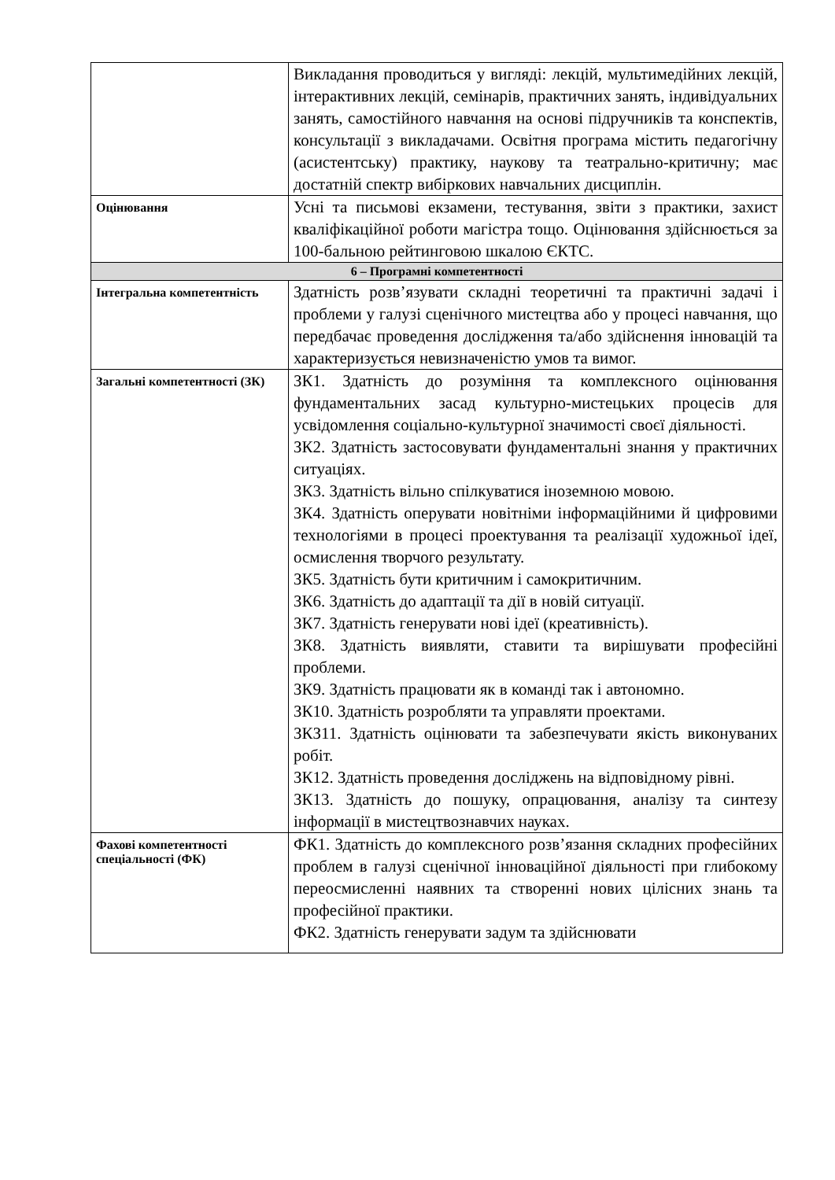| | Викладання проводиться у вигляді: лекцій, мультимедійних лекцій, інтерактивних лекцій, семінарів, практичних занять, індивідуальних занять, самостійного навчання на основі підручників та конспектів, консультації з викладачами. Освітня програма містить педагогічну (асистентську) практику, наукову та театрально-критичну; має достатній спектр вибіркових навчальних дисциплін. |
| Оцінювання | Усні та письмові екзамени, тестування, звіти з практики, захист кваліфікаційної роботи магістра тощо. Оцінювання здійснюється за 100-бальною рейтинговою шкалою ЄКТС. |
| 6 – Програмні компетентності | |
| Інтегральна компетентність | Здатність розв’язувати складні теоретичні та практичні задачі і проблеми у галузі сценічного мистецтва або у процесі навчання, що передбачає проведення дослідження та/або здійснення інновацій та характеризується невизначеністю умов та вимог. |
| Загальні компетентності (ЗК) | ЗК1. Здатність до розуміння та комплексного оцінювання фундаментальних засад культурно-мистецьких процесів для усвідомлення соціально-культурної значимості своєї діяльності. ЗК2. Здатність застосовувати фундаментальні знання у практичних ситуаціях. ЗК3. Здатність вільно спілкуватися іноземною мовою. ЗК4. Здатність оперувати новітніми інформаційними й цифровими технологіями в процесі проектування та реалізації художньої ідеї, осмислення творчого результату. ЗК5. Здатність бути критичним і самокритичним. ЗК6. Здатність до адаптації та дії в новій ситуації. ЗК7. Здатність генерувати нові ідеї (креативність). ЗК8. Здатність виявляти, ставити та вирішувати професійні проблеми. ЗК9. Здатність працювати як в команді так і автономно. ЗК10. Здатність розробляти та управляти проектами. ЗКЗ11. Здатність оцінювати та забезпечувати якість виконуваних робіт. ЗК12. Здатність проведення досліджень на відповідному рівні. ЗК13. Здатність до пошуку, опрацювання, аналізу та синтезу інформації в мистецтвознавчих науках. |
| Фахові компетентності спеціальності (ФК) | ФК1. Здатність до комплексного розв’язання складних професійних проблем в галузі сценічної інноваційної діяльності при глибокому переосмисленні наявних та створенні нових цілісних знань та професійної практики. ФК2. Здатність генерувати задум та здійснювати |